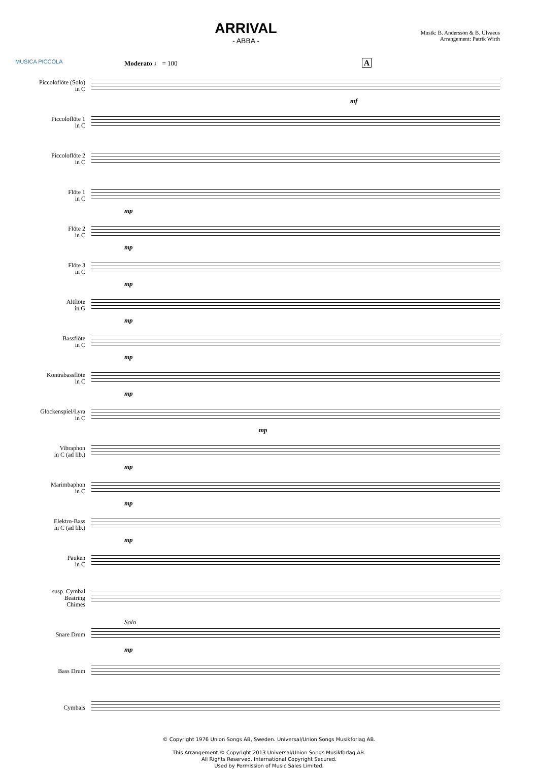MUSICA PICCOLA
ARRIVAL
- ABBA -
Musik: B. Andersson & B. Ulvaeus
Arrangement: Patrik Wirth
Moderato ♩ = 100 A
Piccoloflöte (Solo)
in C
mf
Piccoloflöte 1
in C
Piccoloflöte 2
in C
Flöte 1
in C
mp
Flöte 2
in C
mp
Flöte 3
in C
mp
Altflöte
in G
mp
Bassflöte
in C
mp
Kontrabassflöte
in C
mp
Glockenspiel/Lyra
in C
mp
Vibraphon
in C (ad lib.)
mp
Marimbaphon
in C
mp
Elektro-Bass
in C (ad lib.)
mp
Pauken
in C
susp. Cymbal
Beatring
Chimes
Snare Drum
Solo
mp
Bass Drum
Cymbals
© Copyright 1976 Union Songs AB, Sweden. Universal/Union Songs Musikforlag AB.
This Arrangement © Copyright 2013 Universal/Union Songs Musikforlag AB.
All Rights Reserved. International Copyright Secured.
Used by Permission of Music Sales Limited.